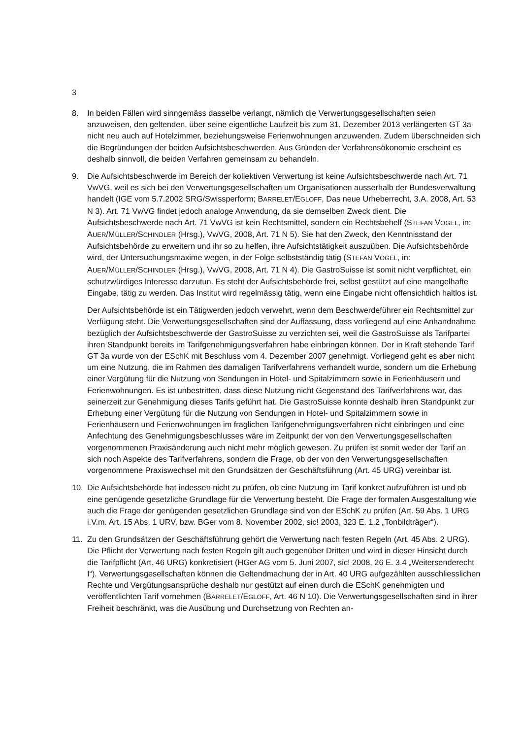3
8. In beiden Fällen wird sinngemäss dasselbe verlangt, nämlich die Verwertungsgesellschaften seien anzuweisen, den geltenden, über seine eigentliche Laufzeit bis zum 31. Dezember 2013 verlängerten GT 3a nicht neu auch auf Hotelzimmer, beziehungsweise Ferienwohnungen anzuwenden. Zudem überschneiden sich die Begründungen der beiden Aufsichtsbeschwerden. Aus Gründen der Verfahrensökonomie erscheint es deshalb sinnvoll, die beiden Verfahren gemeinsam zu behandeln.
9. Die Aufsichtsbeschwerde im Bereich der kollektiven Verwertung ist keine Aufsichtsbeschwerde nach Art. 71 VwVG, weil es sich bei den Verwertungsgesellschaften um Organisationen ausserhalb der Bundesverwaltung handelt (IGE vom 5.7.2002 SRG/Swissperform; BARRELET/EGLOFF, Das neue Urheberrecht, 3.A. 2008, Art. 53 N 3). Art. 71 VwVG findet jedoch analoge Anwendung, da sie demselben Zweck dient. Die Aufsichtsbeschwerde nach Art. 71 VwVG ist kein Rechtsmittel, sondern ein Rechtsbehelf (STEFAN VOGEL, in: AUER/MÜLLER/SCHINDLER (Hrsg.), VwVG, 2008, Art. 71 N 5). Sie hat den Zweck, den Kenntnisstand der Aufsichtsbehörde zu erweitern und ihr so zu helfen, ihre Aufsichtstätigkeit auszuüben. Die Aufsichtsbehörde wird, der Untersuchungsmaxime wegen, in der Folge selbstständig tätig (STEFAN VOGEL, in: AUER/MÜLLER/SCHINDLER (Hrsg.), VwVG, 2008, Art. 71 N 4). Die GastroSuisse ist somit nicht verpflichtet, ein schutzwürdiges Interesse darzutun. Es steht der Aufsichtsbehörde frei, selbst gestützt auf eine mangelhafte Eingabe, tätig zu werden. Das Institut wird regelmässig tätig, wenn eine Eingabe nicht offensichtlich haltlos ist.
Der Aufsichtsbehörde ist ein Tätigwerden jedoch verwehrt, wenn dem Beschwerdeführer ein Rechtsmittel zur Verfügung steht. Die Verwertungsgesellschaften sind der Auffassung, dass vorliegend auf eine Anhandnahme bezüglich der Aufsichtsbeschwerde der GastroSuisse zu verzichten sei, weil die GastroSuisse als Tarifpartei ihren Standpunkt bereits im Tarifgenehmigungsverfahren habe einbringen können. Der in Kraft stehende Tarif GT 3a wurde von der ESchK mit Beschluss vom 4. Dezember 2007 genehmigt. Vorliegend geht es aber nicht um eine Nutzung, die im Rahmen des damaligen Tarifverfahrens verhandelt wurde, sondern um die Erhebung einer Vergütung für die Nutzung von Sendungen in Hotel- und Spitalzimmern sowie in Ferienhäusern und Ferienwohnungen. Es ist unbestritten, dass diese Nutzung nicht Gegenstand des Tarifverfahrens war, das seinerzeit zur Genehmigung dieses Tarifs geführt hat. Die GastroSuisse konnte deshalb ihren Standpunkt zur Erhebung einer Vergütung für die Nutzung von Sendungen in Hotel- und Spitalzimmern sowie in Ferienhäusern und Ferienwohnungen im fraglichen Tarifgenehmigungsverfahren nicht einbringen und eine Anfechtung des Genehmigungsbeschlusses wäre im Zeitpunkt der von den Verwertungsgesellschaften vorgenommenen Praxisänderung auch nicht mehr möglich gewesen. Zu prüfen ist somit weder der Tarif an sich noch Aspekte des Tarifverfahrens, sondern die Frage, ob der von den Verwertungsgesellschaften vorgenommene Praxiswechsel mit den Grundsätzen der Geschäftsführung (Art. 45 URG) vereinbar ist.
10. Die Aufsichtsbehörde hat indessen nicht zu prüfen, ob eine Nutzung im Tarif konkret aufzuführen ist und ob eine genügende gesetzliche Grundlage für die Verwertung besteht. Die Frage der formalen Ausgestaltung wie auch die Frage der genügenden gesetzlichen Grundlage sind von der ESchK zu prüfen (Art. 59 Abs. 1 URG i.V.m. Art. 15 Abs. 1 URV, bzw. BGer vom 8. November 2002, sic! 2003, 323 E. 1.2 „Tonbildträger“).
11. Zu den Grundsätzen der Geschäftsführung gehört die Verwertung nach festen Regeln (Art. 45 Abs. 2 URG). Die Pflicht der Verwertung nach festen Regeln gilt auch gegenüber Dritten und wird in dieser Hinsicht durch die Tarifpflicht (Art. 46 URG) konkretisiert (HGer AG vom 5. Juni 2007, sic! 2008, 26 E. 3.4 „Weitersenderecht I“). Verwertungsgesellschaften können die Geltendmachung der in Art. 40 URG aufgezählten ausschliesslichen Rechte und Vergütungsansprüche deshalb nur gestützt auf einen durch die ESchK genehmigten und veröffentlichten Tarif vornehmen (BARRELET/EGLOFF, Art. 46 N 10). Die Verwertungsgesellschaften sind in ihrer Freiheit beschränkt, was die Ausübung und Durchsetzung von Rechten an-